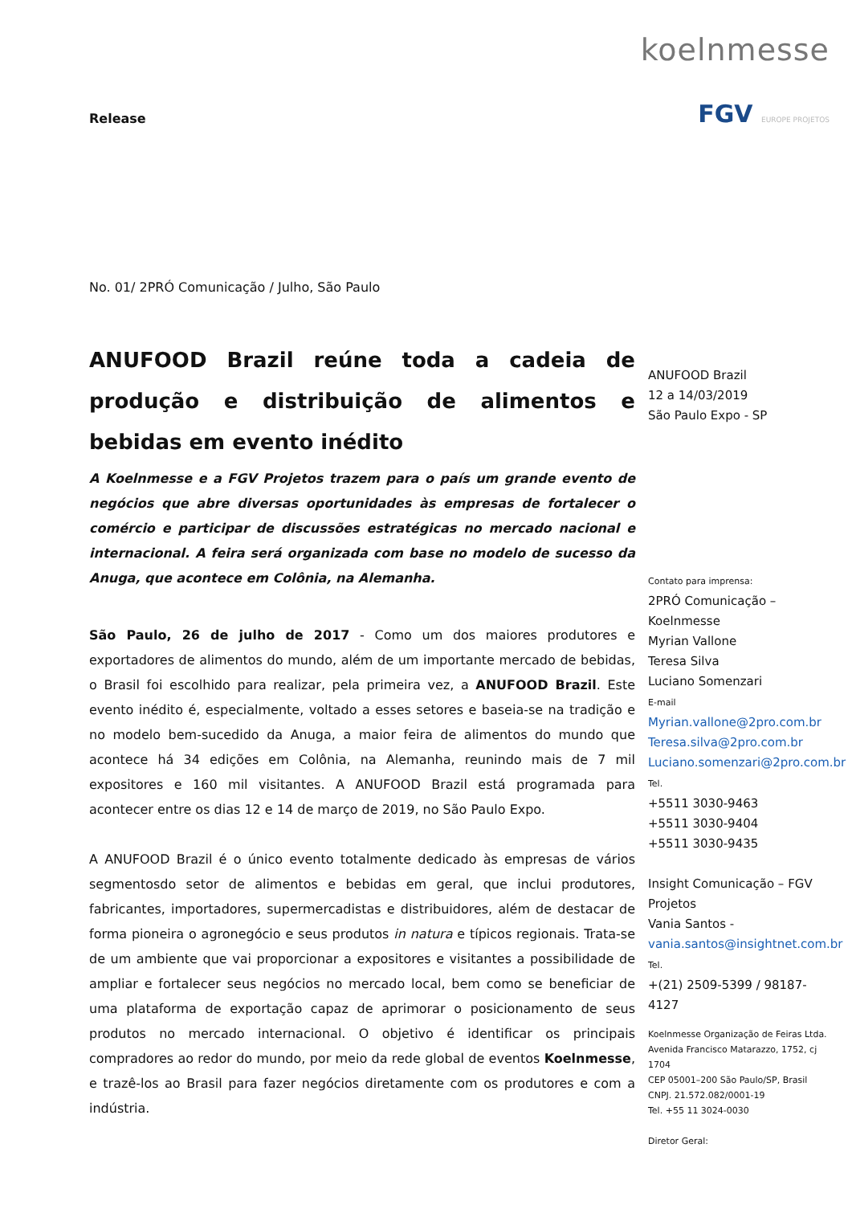koelnmesse
FGV EUROPE PROJETOS
Release
No. 01/ 2PRÓ Comunicação / Julho, São Paulo
ANUFOOD Brazil reúne toda a cadeia de produção e distribuição de alimentos e bebidas em evento inédito
A Koelnmesse e a FGV Projetos trazem para o país um grande evento de negócios que abre diversas oportunidades às empresas de fortalecer o comércio e participar de discussões estratégicas no mercado nacional e internacional. A feira será organizada com base no modelo de sucesso da Anuga, que acontece em Colônia, na Alemanha.
São Paulo, 26 de julho de 2017 - Como um dos maiores produtores e exportadores de alimentos do mundo, além de um importante mercado de bebidas, o Brasil foi escolhido para realizar, pela primeira vez, a ANUFOOD Brazil. Este evento inédito é, especialmente, voltado a esses setores e baseia-se na tradição e no modelo bem-sucedido da Anuga, a maior feira de alimentos do mundo que acontece há 34 edições em Colônia, na Alemanha, reunindo mais de 7 mil expositores e 160 mil visitantes. A ANUFOOD Brazil está programada para acontecer entre os dias 12 e 14 de março de 2019, no São Paulo Expo.
A ANUFOOD Brazil é o único evento totalmente dedicado às empresas de vários segmentosdo setor de alimentos e bebidas em geral, que inclui produtores, fabricantes, importadores, supermercadistas e distribuidores, além de destacar de forma pioneira o agronegócio e seus produtos in natura e típicos regionais. Trata-se de um ambiente que vai proporcionar a expositores e visitantes a possibilidade de ampliar e fortalecer seus negócios no mercado local, bem como se beneficiar de uma plataforma de exportação capaz de aprimorar o posicionamento de seus produtos no mercado internacional. O objetivo é identificar os principais compradores ao redor do mundo, por meio da rede global de eventos Koelnmesse, e trazê-los ao Brasil para fazer negócios diretamente com os produtores e com a indústria.
ANUFOOD Brazil
12 a 14/03/2019
São Paulo Expo - SP
Contato para imprensa:
2PRÓ Comunicação – Koelnmesse
Myrian Vallone
Teresa Silva
Luciano Somenzari
E-mail
Myrian.vallone@2pro.com.br
Teresa.silva@2pro.com.br
Luciano.somenzari@2pro.com.br
Tel.
+5511 3030-9463
+5511 3030-9404
+5511 3030-9435
Insight Comunicação – FGV Projetos
Vania Santos -
vania.santos@insightnet.com.br
Tel.
+(21) 2509-5399 / 98187-4127
Koelnmesse Organização de Feiras Ltda.
Avenida Francisco Matarazzo, 1752, cj 1704
CEP 05001–200 São Paulo/SP, Brasil
CNPJ. 21.572.082/0001-19
Tel. +55 11 3024-0030
Diretor Geral: